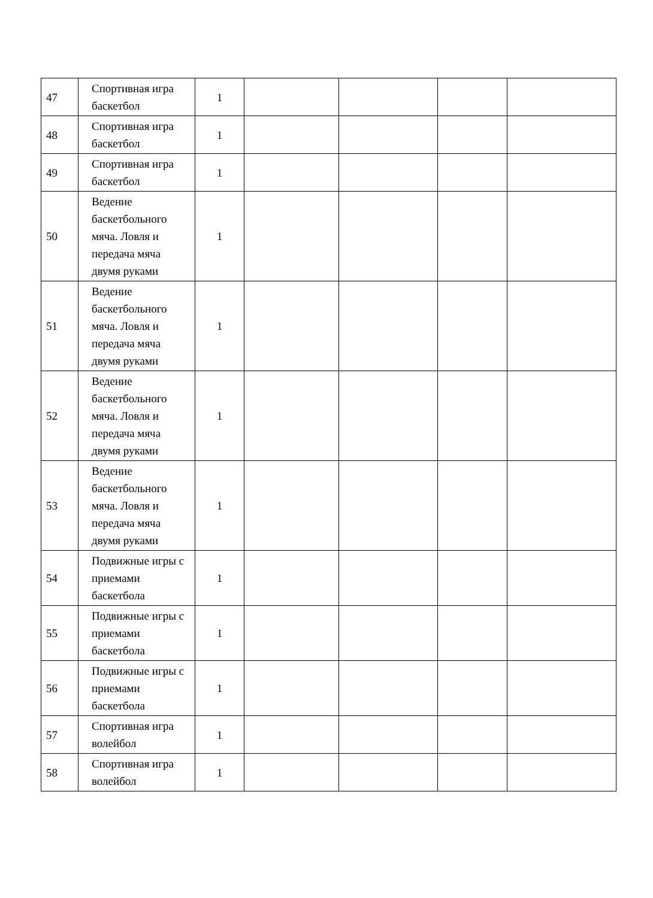| 47 | Спортивная игра баскетбол | 1 | | | | |
| 48 | Спортивная игра баскетбол | 1 | | | | |
| 49 | Спортивная игра баскетбол | 1 | | | | |
| 50 | Ведение баскетбольного мяча. Ловля и передача мяча двумя руками | 1 | | | | |
| 51 | Ведение баскетбольного мяча. Ловля и передача мяча двумя руками | 1 | | | | |
| 52 | Ведение баскетбольного мяча. Ловля и передача мяча двумя руками | 1 | | | | |
| 53 | Ведение баскетбольного мяча. Ловля и передача мяча двумя руками | 1 | | | | |
| 54 | Подвижные игры с приемами баскетбола | 1 | | | | |
| 55 | Подвижные игры с приемами баскетбола | 1 | | | | |
| 56 | Подвижные игры с приемами баскетбола | 1 | | | | |
| 57 | Спортивная игра волейбол | 1 | | | | |
| 58 | Спортивная игра волейбол | 1 | | | | |